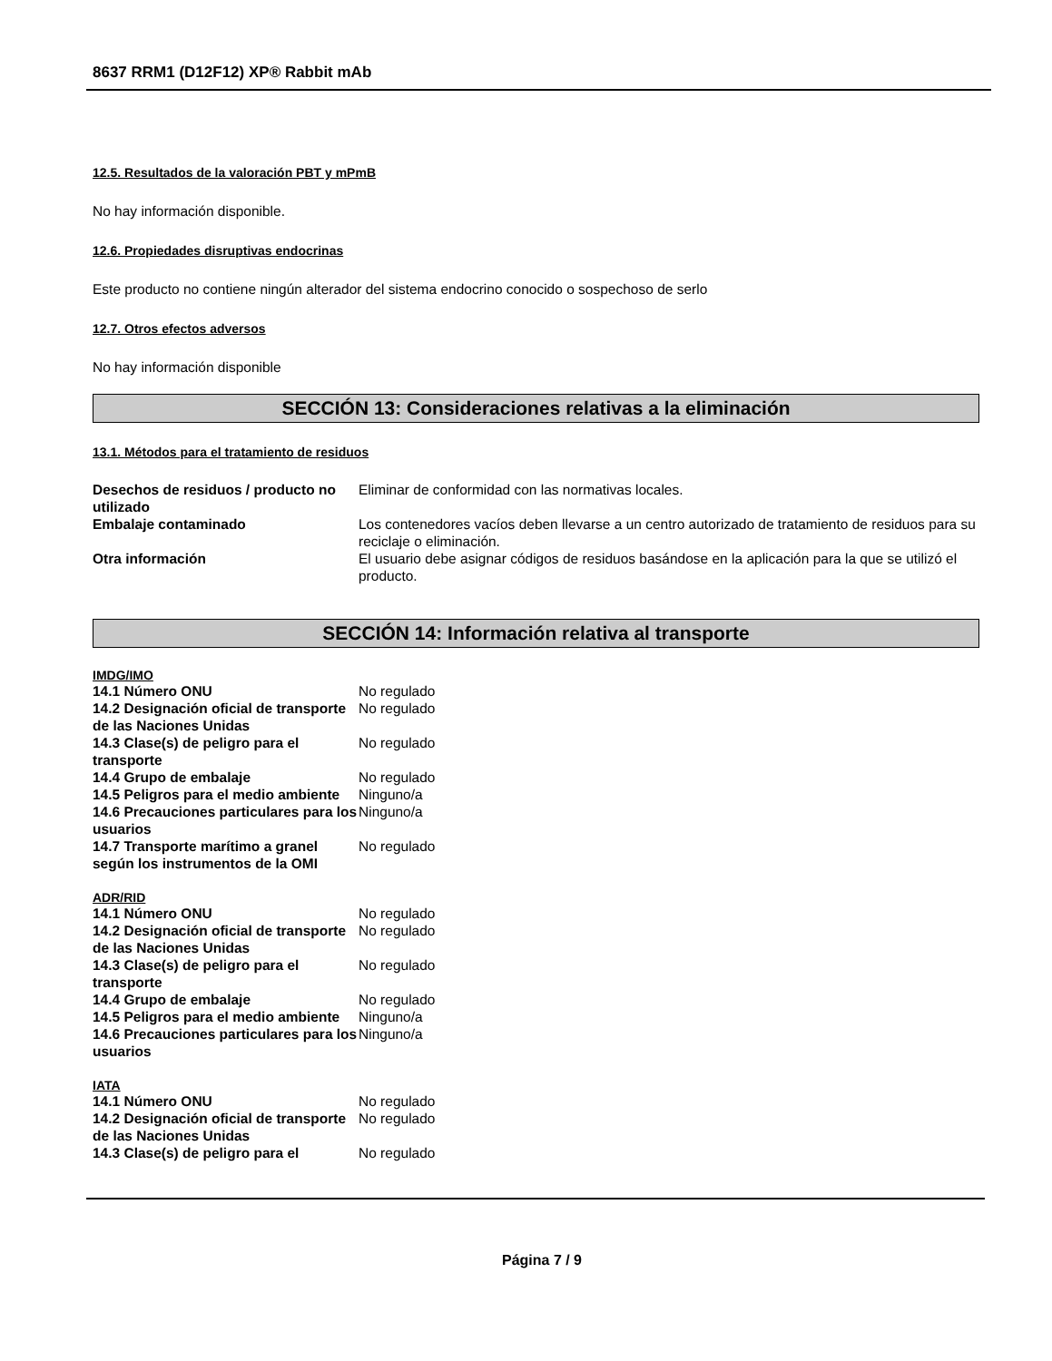8637 RRM1 (D12F12) XP® Rabbit mAb
12.5. Resultados de la valoración PBT y mPmB
No hay información disponible.
12.6. Propiedades disruptivas endocrinas
Este producto no contiene ningún alterador del sistema endocrino conocido o sospechoso de serlo
12.7. Otros efectos adversos
No hay información disponible
SECCIÓN 13: Consideraciones relativas a la eliminación
13.1. Métodos para el tratamiento de residuos
| Desechos de residuos / producto no utilizado | Eliminar de conformidad con las normativas locales. |
| Embalaje contaminado | Los contenedores vacíos deben llevarse a un centro autorizado de tratamiento de residuos para su reciclaje o eliminación. |
| Otra información | El usuario debe asignar códigos de residuos basándose en la aplicación para la que se utilizó el producto. |
SECCIÓN 14: Información relativa al transporte
IMDG/IMO
| 14.1 Número ONU | No regulado |
| 14.2 Designación oficial de transporte de las Naciones Unidas | No regulado |
| 14.3 Clase(s) de peligro para el transporte | No regulado |
| 14.4 Grupo de embalaje | No regulado |
| 14.5 Peligros para el medio ambiente | Ninguno/a |
| 14.6 Precauciones particulares para los usuarios | Ninguno/a |
| 14.7 Transporte marítimo a granel según los instrumentos de la OMI | No regulado |
ADR/RID
| 14.1 Número ONU | No regulado |
| 14.2 Designación oficial de transporte de las Naciones Unidas | No regulado |
| 14.3 Clase(s) de peligro para el transporte | No regulado |
| 14.4 Grupo de embalaje | No regulado |
| 14.5 Peligros para el medio ambiente | Ninguno/a |
| 14.6 Precauciones particulares para los usuarios | Ninguno/a |
IATA
| 14.1 Número ONU | No regulado |
| 14.2 Designación oficial de transporte de las Naciones Unidas | No regulado |
| 14.3 Clase(s) de peligro para el | No regulado |
Página 7 / 9